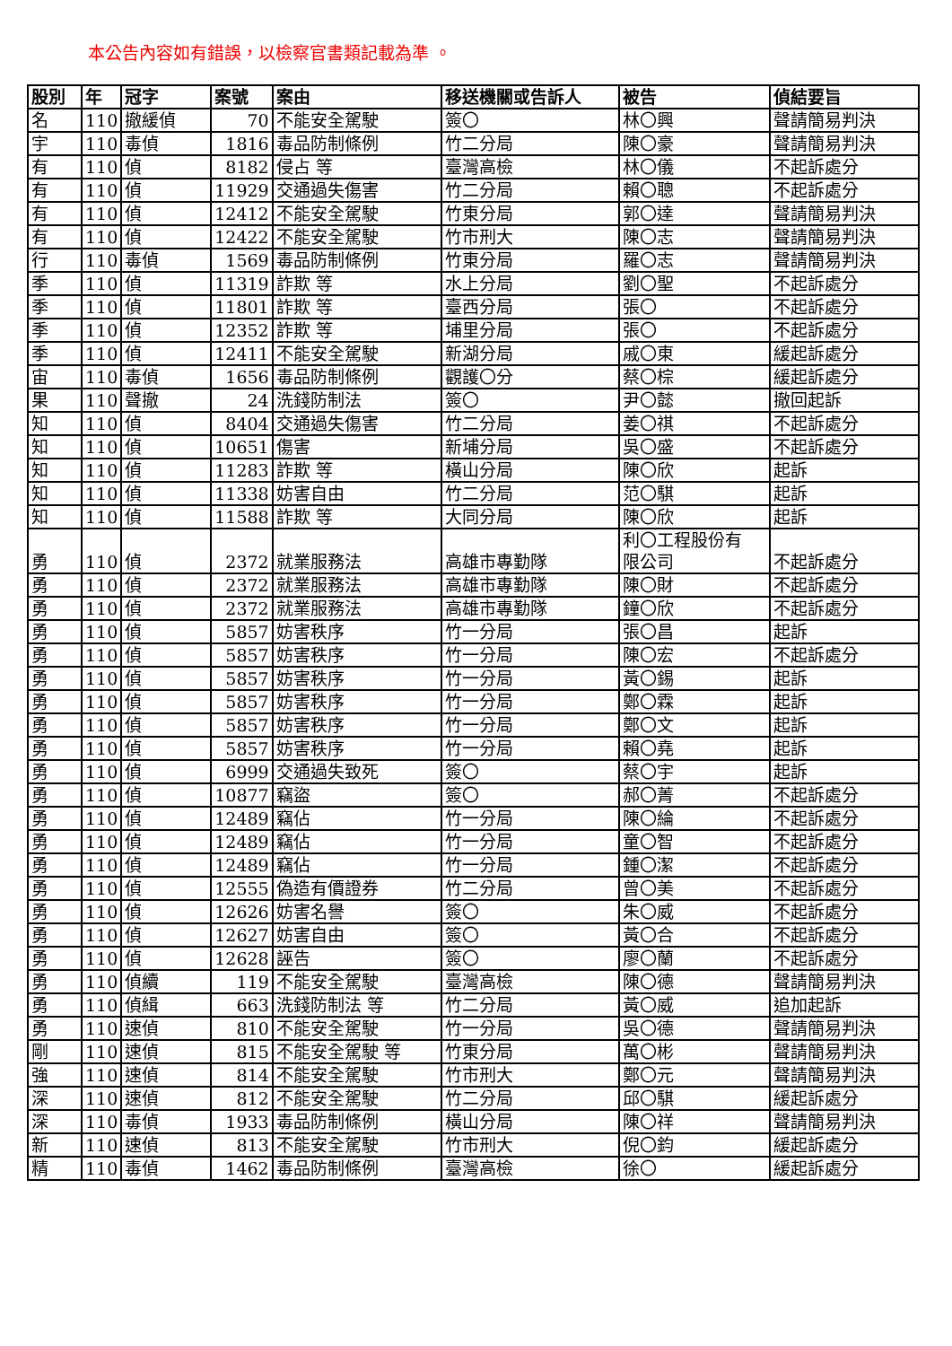本公告內容如有錯誤，以檢察官書類記載為準 。
| 股別 | 年 | 冠字 | 案號 | 案由 | 移送機關或告訴人 | 被告 | 偵結要旨 |
| --- | --- | --- | --- | --- | --- | --- | --- |
| 名 | 110 | 撤緩偵 | 70 | 不能安全駕駛 | 簽〇 | 林〇興 | 聲請簡易判決 |
| 宇 | 110 | 毒偵 | 1816 | 毒品防制條例 | 竹二分局 | 陳〇豪 | 聲請簡易判決 |
| 有 | 110 | 偵 | 8182 | 侵占 等 | 臺灣高檢 | 林〇儀 | 不起訴處分 |
| 有 | 110 | 偵 | 11929 | 交通過失傷害 | 竹二分局 | 賴〇聰 | 不起訴處分 |
| 有 | 110 | 偵 | 12412 | 不能安全駕駛 | 竹東分局 | 郭〇達 | 聲請簡易判決 |
| 有 | 110 | 偵 | 12422 | 不能安全駕駛 | 竹市刑大 | 陳〇志 | 聲請簡易判決 |
| 行 | 110 | 毒偵 | 1569 | 毒品防制條例 | 竹東分局 | 羅〇志 | 聲請簡易判決 |
| 季 | 110 | 偵 | 11319 | 詐欺 等 | 水上分局 | 劉〇聖 | 不起訴處分 |
| 季 | 110 | 偵 | 11801 | 詐欺 等 | 臺西分局 | 張〇 | 不起訴處分 |
| 季 | 110 | 偵 | 12352 | 詐欺 等 | 埔里分局 | 張〇 | 不起訴處分 |
| 季 | 110 | 偵 | 12411 | 不能安全駕駛 | 新湖分局 | 戚〇東 | 緩起訴處分 |
| 宙 | 110 | 毒偵 | 1656 | 毒品防制條例 | 觀護〇分 | 蔡〇棕 | 緩起訴處分 |
| 果 | 110 | 聲撤 | 24 | 洗錢防制法 | 簽〇 | 尹〇懿 | 撤回起訴 |
| 知 | 110 | 偵 | 8404 | 交通過失傷害 | 竹二分局 | 姜〇祺 | 不起訴處分 |
| 知 | 110 | 偵 | 10651 | 傷害 | 新埔分局 | 吳〇盛 | 不起訴處分 |
| 知 | 110 | 偵 | 11283 | 詐欺 等 | 橫山分局 | 陳〇欣 | 起訴 |
| 知 | 110 | 偵 | 11338 | 妨害自由 | 竹二分局 | 范〇騏 | 起訴 |
| 知 | 110 | 偵 | 11588 | 詐欺 等 | 大同分局 | 陳〇欣 | 起訴 |
| 勇 | 110 | 偵 | 2372 | 就業服務法 | 高雄市專勤隊 | 利〇工程股份有 限公司 | 不起訴處分 |
| 勇 | 110 | 偵 | 2372 | 就業服務法 | 高雄市專勤隊 | 陳〇財 | 不起訴處分 |
| 勇 | 110 | 偵 | 2372 | 就業服務法 | 高雄市專勤隊 | 鐘〇欣 | 不起訴處分 |
| 勇 | 110 | 偵 | 5857 | 妨害秩序 | 竹一分局 | 張〇昌 | 起訴 |
| 勇 | 110 | 偵 | 5857 | 妨害秩序 | 竹一分局 | 陳〇宏 | 不起訴處分 |
| 勇 | 110 | 偵 | 5857 | 妨害秩序 | 竹一分局 | 黃〇錫 | 起訴 |
| 勇 | 110 | 偵 | 5857 | 妨害秩序 | 竹一分局 | 鄭〇霖 | 起訴 |
| 勇 | 110 | 偵 | 5857 | 妨害秩序 | 竹一分局 | 鄭〇文 | 起訴 |
| 勇 | 110 | 偵 | 5857 | 妨害秩序 | 竹一分局 | 賴〇堯 | 起訴 |
| 勇 | 110 | 偵 | 6999 | 交通過失致死 | 簽〇 | 蔡〇宇 | 起訴 |
| 勇 | 110 | 偵 | 10877 | 竊盜 | 簽〇 | 郝〇菁 | 不起訴處分 |
| 勇 | 110 | 偵 | 12489 | 竊佔 | 竹一分局 | 陳〇綸 | 不起訴處分 |
| 勇 | 110 | 偵 | 12489 | 竊佔 | 竹一分局 | 童〇智 | 不起訴處分 |
| 勇 | 110 | 偵 | 12489 | 竊佔 | 竹一分局 | 鍾〇潔 | 不起訴處分 |
| 勇 | 110 | 偵 | 12555 | 偽造有價證券 | 竹二分局 | 曾〇美 | 不起訴處分 |
| 勇 | 110 | 偵 | 12626 | 妨害名譽 | 簽〇 | 朱〇威 | 不起訴處分 |
| 勇 | 110 | 偵 | 12627 | 妨害自由 | 簽〇 | 黃〇合 | 不起訴處分 |
| 勇 | 110 | 偵 | 12628 | 誣告 | 簽〇 | 廖〇蘭 | 不起訴處分 |
| 勇 | 110 | 偵續 | 119 | 不能安全駕駛 | 臺灣高檢 | 陳〇德 | 聲請簡易判決 |
| 勇 | 110 | 偵緝 | 663 | 洗錢防制法 等 | 竹二分局 | 黃〇威 | 追加起訴 |
| 勇 | 110 | 速偵 | 810 | 不能安全駕駛 | 竹一分局 | 吳〇德 | 聲請簡易判決 |
| 剛 | 110 | 速偵 | 815 | 不能安全駕駛 等 | 竹東分局 | 萬〇彬 | 聲請簡易判決 |
| 強 | 110 | 速偵 | 814 | 不能安全駕駛 | 竹市刑大 | 鄭〇元 | 聲請簡易判決 |
| 深 | 110 | 速偵 | 812 | 不能安全駕駛 | 竹二分局 | 邱〇騏 | 緩起訴處分 |
| 深 | 110 | 毒偵 | 1933 | 毒品防制條例 | 橫山分局 | 陳〇祥 | 聲請簡易判決 |
| 新 | 110 | 速偵 | 813 | 不能安全駕駛 | 竹市刑大 | 倪〇鈞 | 緩起訴處分 |
| 精 | 110 | 毒偵 | 1462 | 毒品防制條例 | 臺灣高檢 | 徐〇 | 緩起訴處分 |